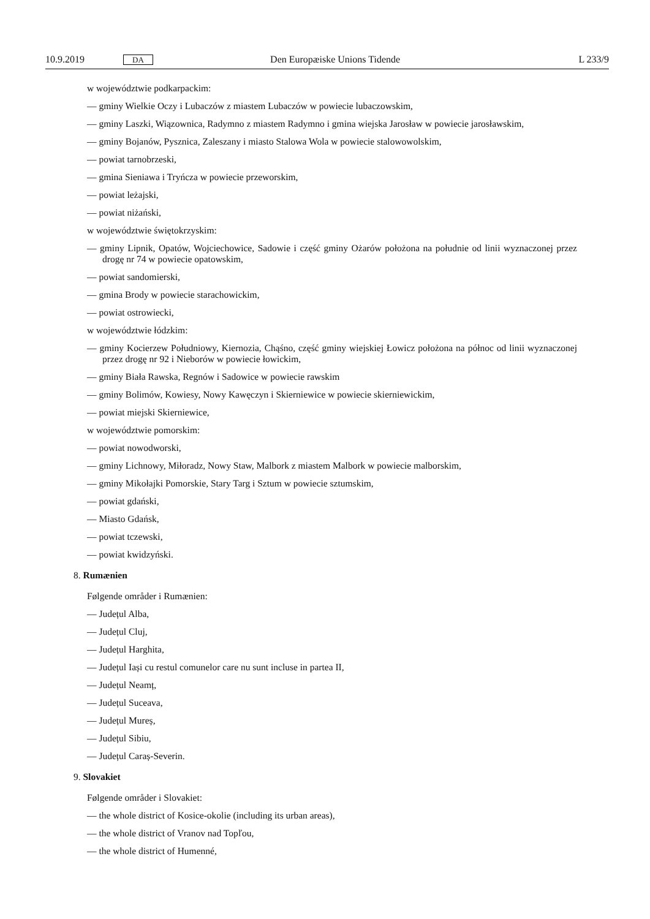10.9.2019 DA Den Europæiske Unions Tidende L 233/9
w województwie podkarpackim:
— gminy Wielkie Oczy i Lubaczów z miastem Lubaczów w powiecie lubaczowskim,
— gminy Laszki, Wiązownica, Radymno z miastem Radymno i gmina wiejska Jarosław w powiecie jarosławskim,
— gminy Bojanów, Pysznica, Zaleszany i miasto Stalowa Wola w powiecie stalowowolskim,
— powiat tarnobrzeski,
— gmina Sieniawa i Tryńcza w powiecie przeworskim,
— powiat leżajski,
— powiat niżański,
w województwie świętokrzyskim:
— gminy Lipnik, Opatów, Wojciechowice, Sadowie i część gminy Ożarów położona na południe od linii wyznaczonej przez drogę nr 74 w powiecie opatowskim,
— powiat sandomierski,
— gmina Brody w powiecie starachowickim,
— powiat ostrowiecki,
w województwie łódzkim:
— gminy Kocierzew Południowy, Kiernozia, Chąśno, część gminy wiejskiej Łowicz położona na północ od linii wyznaczonej przez drogę nr 92 i Nieborów w powiecie łowickim,
— gminy Biała Rawska, Regnów i Sadowice w powiecie rawskim
— gminy Bolimów, Kowiesy, Nowy Kawęczyn i Skierniewice w powiecie skierniewickim,
— powiat miejski Skierniewice,
w województwie pomorskim:
— powiat nowodworski,
— gminy Lichnowy, Miłoradz, Nowy Staw, Malbork z miastem Malbork w powiecie malborskim,
— gminy Mikołajki Pomorskie, Stary Targ i Sztum w powiecie sztumskim,
— powiat gdański,
— Miasto Gdańsk,
— powiat tczewski,
— powiat kwidzyński.
8. Rumænien
Følgende områder i Rumænien:
— Județul Alba,
— Județul Cluj,
— Județul Harghita,
— Județul Iași cu restul comunelor care nu sunt incluse in partea II,
— Județul Neamț,
— Județul Suceava,
— Județul Mureș,
— Județul Sibiu,
— Județul Caraș-Severin.
9. Slovakiet
Følgende områder i Slovakiet:
— the whole district of Kosice-okolie (including its urban areas),
— the whole district of Vranov nad Topľou,
— the whole district of Humenné,